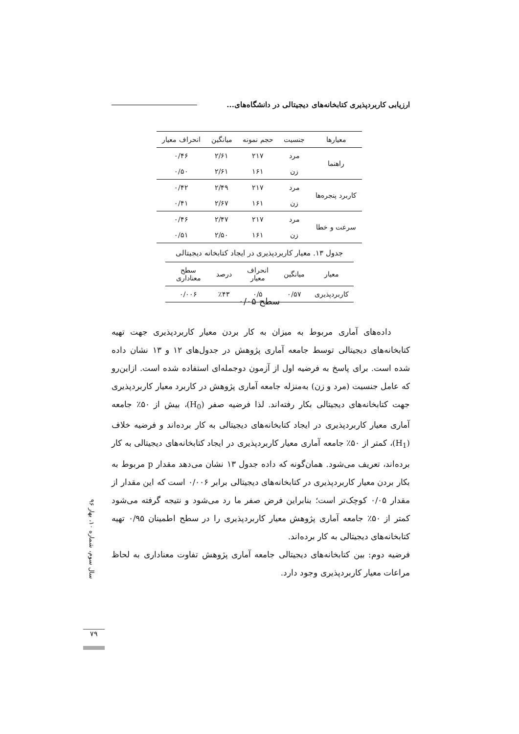ارزیابی کاربردپذیری کتابخانه‌های دیجیتالی در دانشگاه‌های...
| معیارها | جنسیت | حجم نمونه | میانگین | انحراف معیار |
| --- | --- | --- | --- | --- |
| راهنما | مرد | ۲۱۷ | ۲/۶۱ | ۰/۴۶ |
| | زن | ۱۶۱ | ۲/۶۱ | ۰/۵۰ |
| کاربرد پنجره‌ها | مرد | ۲۱۷ | ۲/۴۹ | ۰/۴۲ |
| | زن | ۱۶۱ | ۲/۶۷ | ۰/۴۱ |
| سرعت و خطا | مرد | ۲۱۷ | ۲/۴۷ | ۰/۴۶ |
| | زن | ۱۶۱ | ۲/۵۰ | ۰/۵۱ |
جدول ۱۳. معیار کاربردپذیری در ایجاد کتابخانه دیجیتالی
| معیار | میانگین | انحراف معیار | درصد | سطح معناداری |
| --- | --- | --- | --- | --- |
| کاربردپذیری | ۰/۵۷ | ۰/۵ | ٪۴۳ | ۰/۰۰۶ |
سطح ۰/۰۵
داده‌های آماری مربوط به میزان به کار بردن معیار کاربردپذیری جهت تهیه کتابخانه‌های دیجیتالی توسط جامعه آماری پژوهش در جدول‌های ۱۲ و ۱۳ نشان داده شده است. برای پاسخ به فرضیه اول از آزمون دوجمله‌ای استفاده شده است. ازاین‌رو که عامل جنسیت (مرد و زن) به‌منزله جامعه آماری پژوهش در کاربرد معیار کاربردپذیری جهت کتابخانه‌های دیجیتالی بکار رفته‌اند. لذا فرضیه صفر (H<sub>0</sub>)، بیش از ۵۰٪ جامعه آماری معیار کاربردپذیری در ایجاد کتابخانه‌های دیجیتالی به کار برده‌اند و فرضیه خلاف (H<sub>1</sub>)، کمتر از ۵۰٪ جامعه آماری معیار کاربردپذیری در ایجاد کتابخانه‌های دیجیتالی به کار برده‌اند، تعریف می‌شود. همان‌گونه که داده جدول ۱۳ نشان می‌دهد مقدار p مربوط به بکار بردن معیار کاربردپذیری در کتابخانه‌های دیجیتالی برابر ۰/۰۰۶ است که این مقدار از مقدار ۰/۰۵ کوچک‌تر است؛ بنابراین فرض صفر ما رد می‌شود و نتیجه گرفته می‌شود کمتر از ۵۰٪ جامعه آماری پژوهش معیار کاربردپذیری را در سطح اطمینان ۰/۹۵ تهیه کتابخانه‌های دیجیتالی به کار برده‌اند.
فرضیه دوم: بین کتابخانه‌های دیجیتالی جامعه آماری پژوهش تفاوت معناداری به لحاظ مراعات معیار کاربردپذیری وجود دارد.
سال سوم، شماره ۱۰، بهار ۹۶
۷۹